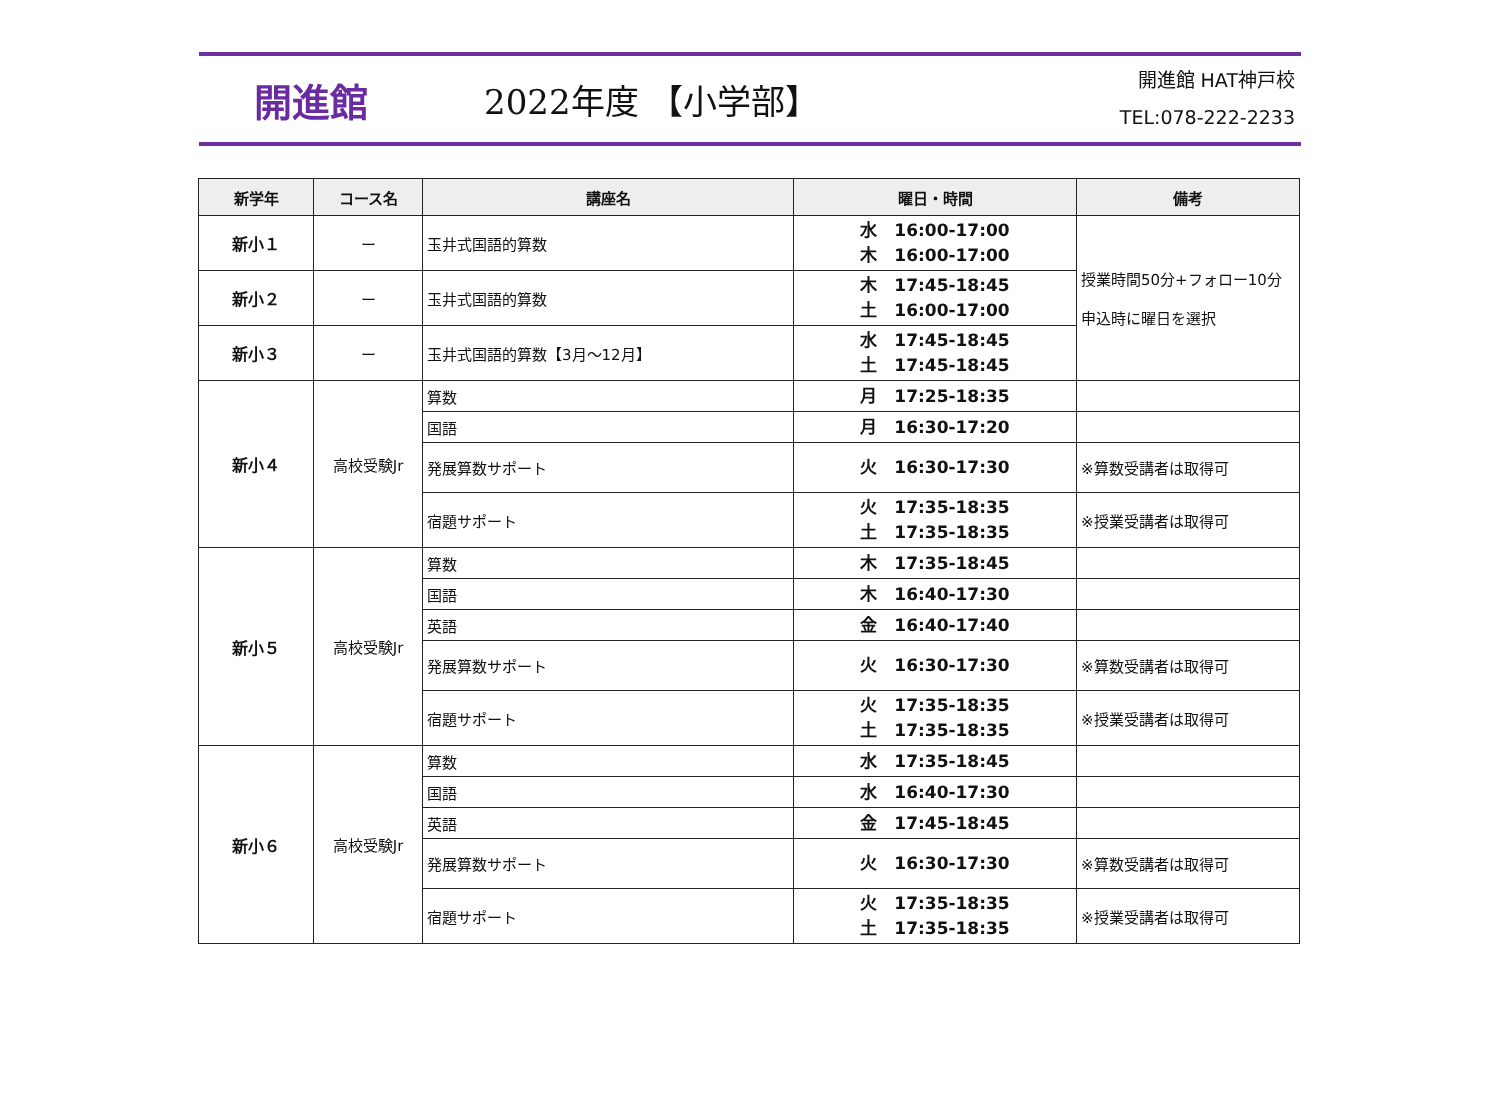開進館 2022年度 【小学部】
開進館 HAT神戸校
TEL:078-222-2233
| 新学年 | コース名 | 講座名 | 曜日・時間 | 備考 |
| --- | --- | --- | --- | --- |
| 新小１ | ー | 玉井式国語的算数 | 水 16:00-17:00 木 16:00-17:00 | 授業時間50分+フォロー10分 申込時に曜日を選択 |
| 新小２ | ー | 玉井式国語的算数 | 木 17:45-18:45 土 16:00-17:00 | |
| 新小３ | ー | 玉井式国語的算数【3月～12月】 | 水 17:45-18:45 土 17:45-18:45 | |
| 新小４ | 高校受験Jr | 算数 | 月 17:25-18:35 | |
| | | 国語 | 月 16:30-17:20 | |
| | | 発展算数サポート | 火 16:30-17:30 | ※算数受講者は取得可 |
| | | 宿題サポート | 火 17:35-18:35 土 17:35-18:35 | ※授業受講者は取得可 |
| 新小５ | 高校受験Jr | 算数 | 木 17:35-18:45 | |
| | | 国語 | 木 16:40-17:30 | |
| | | 英語 | 金 16:40-17:40 | |
| | | 発展算数サポート | 火 16:30-17:30 | ※算数受講者は取得可 |
| | | 宿題サポート | 火 17:35-18:35 土 17:35-18:35 | ※授業受講者は取得可 |
| 新小６ | 高校受験Jr | 算数 | 水 17:35-18:45 | |
| | | 国語 | 水 16:40-17:30 | |
| | | 英語 | 金 17:45-18:45 | |
| | | 発展算数サポート | 火 16:30-17:30 | ※算数受講者は取得可 |
| | | 宿題サポート | 火 17:35-18:35 土 17:35-18:35 | ※授業受講者は取得可 |